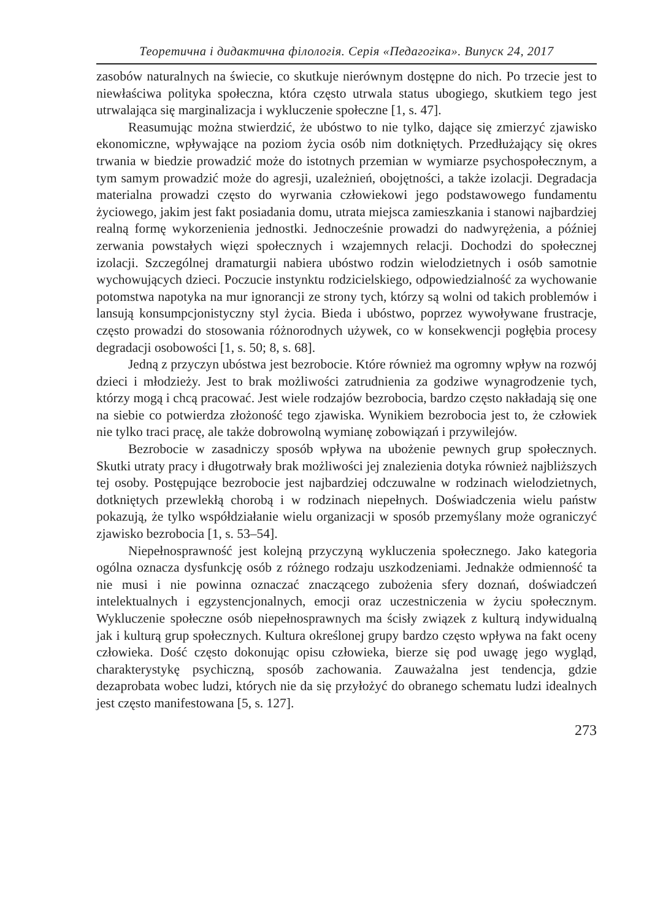Теоретична і дидактична філологія. Серія «Педагогіка». Випуск 24, 2017
zasobów naturalnych na świecie, co skutkuje nierównym dostępne do nich. Po trzecie jest to niewłaściwa polityka społeczna, która często utrwala status ubogiego, skutkiem tego jest utrwalająca się marginalizacja i wykluczenie społeczne [1, s. 47].
Reasumując można stwierdzić, że ubóstwo to nie tylko, dające się zmierzyć zjawisko ekonomiczne, wpływające na poziom życia osób nim dotkniętych. Przedłużający się okres trwania w biedzie prowadzić może do istotnych przemian w wymiarze psychospołecznym, a tym samym prowadzić może do agresji, uzależnień, obojętności, a także izolacji. Degradacja materialna prowadzi często do wyrwania człowiekowi jego podstawowego fundamentu życiowego, jakim jest fakt posiadania domu, utrata miejsca zamieszkania i stanowi najbardziej realną formę wykorzenienia jednostki. Jednocześnie prowadzi do nadwyrężenia, a później zerwania powstałych więzi społecznych i wzajemnych relacji. Dochodzi do społecznej izolacji. Szczególnej dramaturgii nabiera ubóstwo rodzin wielodzietnych i osób samotnie wychowujących dzieci. Poczucie instynktu rodzicielskiego, odpowiedzialność za wychowanie potomstwa napotyka na mur ignorancji ze strony tych, którzy są wolni od takich problemów i lansują konsumpcjonistyczny styl życia. Bieda i ubóstwo, poprzez wywoływane frustracje, często prowadzi do stosowania różnorodnych używek, co w konsekwencji pogłębia procesy degradacji osobowości [1, s. 50; 8, s. 68].
Jedną z przyczyn ubóstwa jest bezrobocie. Które również ma ogromny wpływ na rozwój dzieci i młodzieży. Jest to brak możliwości zatrudnienia za godziwe wynagrodzenie tych, którzy mogą i chcą pracować. Jest wiele rodzajów bezrobocia, bardzo często nakładają się one na siebie co potwierdza złożoność tego zjawiska. Wynikiem bezrobocia jest to, że człowiek nie tylko traci pracę, ale także dobrowolną wymianę zobowiązań i przywilejów.
Bezrobocie w zasadniczy sposób wpływa na ubożenie pewnych grup społecznych. Skutki utraty pracy i długotrwały brak możliwości jej znalezienia dotyka również najbliższych tej osoby. Postępujące bezrobocie jest najbardziej odczuwalne w rodzinach wielodzietnych, dotkniętych przewlekłą chorobą i w rodzinach niepełnych. Doświadczenia wielu państw pokazują, że tylko współdziałanie wielu organizacji w sposób przemyślany może ograniczyć zjawisko bezrobocia [1, s. 53–54].
Niepełnosprawność jest kolejną przyczyną wykluczenia społecznego. Jako kategoria ogólna oznacza dysfunkcję osób z różnego rodzaju uszkodzeniami. Jednakże odmienność ta nie musi i nie powinna oznaczać znaczącego zubożenia sfery doznań, doświadczeń intelektualnych i egzystencjonalnych, emocji oraz uczestniczenia w życiu społecznym. Wykluczenie społeczne osób niepełnosprawnych ma ścisły związek z kulturą indywidualną jak i kulturą grup społecznych. Kultura określonej grupy bardzo często wpływa na fakt oceny człowieka. Dość często dokonując opisu człowieka, bierze się pod uwagę jego wygląd, charakterystykę psychiczną, sposób zachowania. Zauważalna jest tendencja, gdzie dezaprobata wobec ludzi, których nie da się przyłożyć do obranego schematu ludzi idealnych jest często manifestowana [5, s. 127].
273